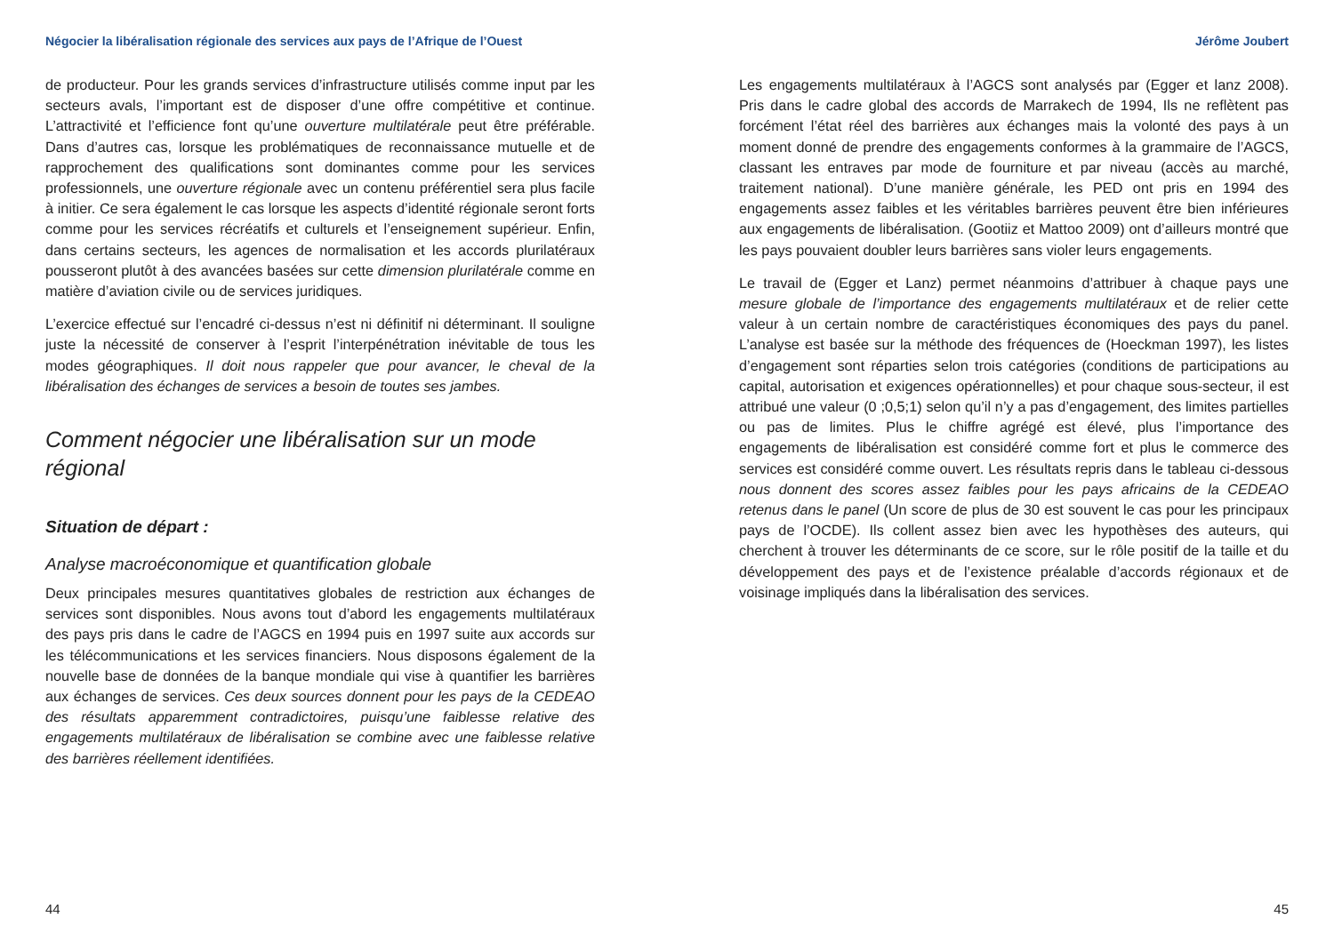Négocier la libéralisation régionale des services aux pays de l’Afrique de l’Ouest
de producteur. Pour les grands services d’infrastructure utilisés comme input par les secteurs avals, l’important est de disposer d’une offre compétitive et continue. L’attractivité et l’efficience font qu’une ouverture multilatérale peut être préférable. Dans d’autres cas, lorsque les problématiques de reconnaissance mutuelle et de rapprochement des qualifications sont dominantes comme pour les services professionnels, une ouverture régionale avec un contenu préférentiel sera plus facile à initier. Ce sera également le cas lorsque les aspects d’identité régionale seront forts comme pour les services récréatifs et culturels et l’enseignement supérieur. Enfin, dans certains secteurs, les agences de normalisation et les accords plurilatéraux pousseront plutôt à des avancées basées sur cette dimension plurilatérale comme en matière d’aviation civile ou de services juridiques.
L’exercice effectué sur l’encadré ci-dessus n’est ni définitif ni déterminant. Il souligne juste la nécessité de conserver à l’esprit l’interpénétration inévitable de tous les modes géographiques. Il doit nous rappeler que pour avancer, le cheval de la libéralisation des échanges de services a besoin de toutes ses jambes.
Comment négocier une libéralisation sur un mode régional
Situation de départ :
Analyse macroéconomique et quantification globale
Deux principales mesures quantitatives globales de restriction aux échanges de services sont disponibles. Nous avons tout d’abord les engagements multilatéraux des pays pris dans le cadre de l’AGCS en 1994 puis en 1997 suite aux accords sur les télécommunications et les services financiers. Nous disposons également de la nouvelle base de données de la banque mondiale qui vise à quantifier les barrières aux échanges de services. Ces deux sources donnent pour les pays de la CEDEAO des résultats apparemment contradictoires, puisqu’une faiblesse relative des engagements multilatéraux de libéralisation se combine avec une faiblesse relative des barrières réellement identifiées.
44
Jérôme Joubert
Les engagements multilatéraux à l’AGCS sont analysés par (Egger et lanz 2008). Pris dans le cadre global des accords de Marrakech de 1994, Ils ne reflètent pas forcément l’état réel des barrières aux échanges mais la volonté des pays à un moment donné de prendre des engagements conformes à la grammaire de l’AGCS, classant les entraves par mode de fourniture et par niveau (accès au marché, traitement national). D’une manière générale, les PED ont pris en 1994 des engagements assez faibles et les véritables barrières peuvent être bien inférieures aux engagements de libéralisation. (Gootiiz et Mattoo 2009) ont d’ailleurs montré que les pays pouvaient doubler leurs barrières sans violer leurs engagements.
Le travail de (Egger et Lanz) permet néanmoins d’attribuer à chaque pays une mesure globale de l’importance des engagements multilatéraux et de relier cette valeur à un certain nombre de caractéristiques économiques des pays du panel. L’analyse est basée sur la méthode des fréquences de (Hoeckman 1997), les listes d’engagement sont réparties selon trois catégories (conditions de participations au capital, autorisation et exigences opérationnelles) et pour chaque sous-secteur, il est attribué une valeur (0 ;0,5;1) selon qu’il n’y a pas d’engagement, des limites partielles ou pas de limites. Plus le chiffre agrégé est élevé, plus l’importance des engagements de libéralisation est considéré comme fort et plus le commerce des services est considéré comme ouvert. Les résultats repris dans le tableau ci-dessous nous donnent des scores assez faibles pour les pays africains de la CEDEAO retenus dans le panel (Un score de plus de 30 est souvent le cas pour les principaux pays de l’OCDE). Ils collent assez bien avec les hypothèses des auteurs, qui cherchent à trouver les déterminants de ce score, sur le rôle positif de la taille et du développement des pays et de l’existence préalable d’accords régionaux et de voisinage impliqués dans la libéralisation des services.
45